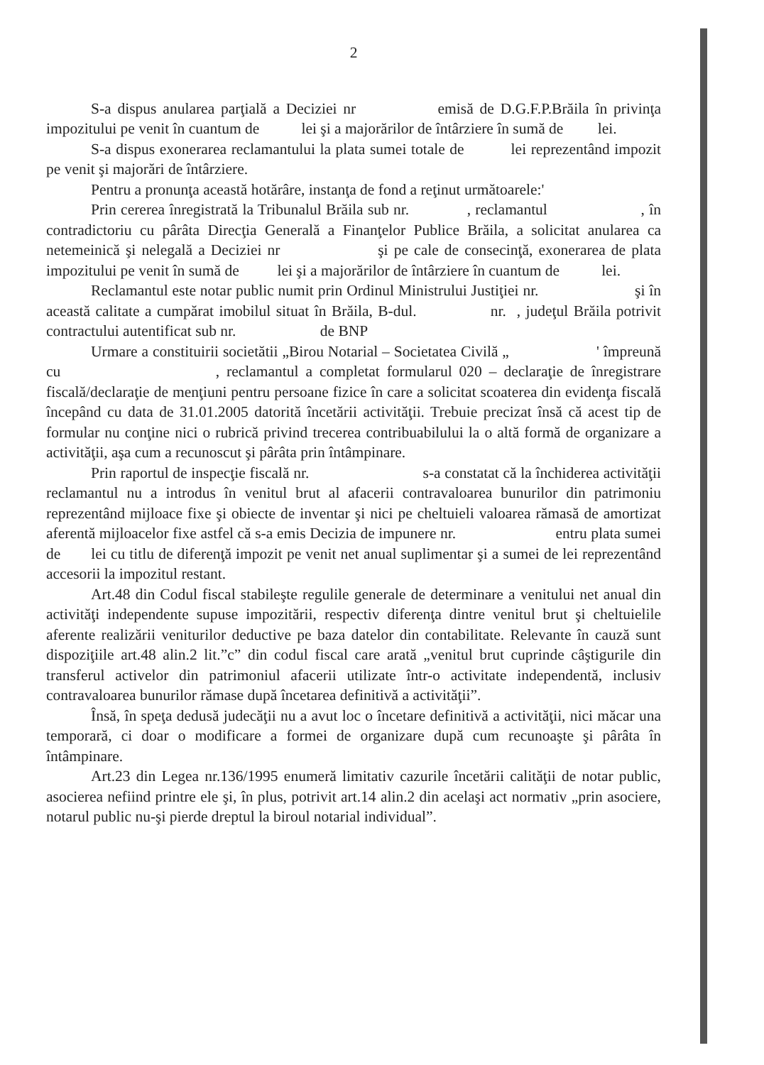2
S-a dispus anularea parţială a Deciziei nr emisă de D.G.F.P.Brăila în privinţa impozitului pe venit în cuantum de lei şi a majorărilor de întârziere în sumă de lei.
S-a dispus exonerarea reclamantului la plata sumei totale de lei reprezentând impozit pe venit şi majorări de întârziere.
Pentru a pronunţa această hotărâre, instanţa de fond a reţinut următoarele:'
Prin cererea înregistrată la Tribunalul Brăila sub nr. , reclamantul , în contradictoriu cu pârâta Direcţia Generală a Finanţelor Publice Brăila, a solicitat anularea ca netemeinică şi nelegală a Deciziei nr şi pe cale de consecinţă, exonerarea de plata impozitului pe venit în sumă de lei şi a majorărilor de întârziere în cuantum de lei.
Reclamantul este notar public numit prin Ordinul Ministrului Justiţiei nr. şi în această calitate a cumpărat imobilul situat în Brăila, B-dul. nr. , judeţul Brăila potrivit contractului autentificat sub nr. de BNP
Urmare a constituirii societătii „Birou Notarial – Societatea Civilă „ ' împreună cu , reclamantul a completat formularul 020 – declaraţie de înregistrare fiscală/declaraţie de menţiuni pentru persoane fizice în care a solicitat scoaterea din evidenţa fiscală începând cu data de 31.01.2005 datorită încetării activităţii. Trebuie precizat însă că acest tip de formular nu conţine nici o rubrică privind trecerea contribuabilului la o altă formă de organizare a activităţii, aşa cum a recunoscut şi pârâta prin întâmpinare.
Prin raportul de inspecţie fiscală nr. s-a constatat că la închiderea activităţii reclamantul nu a introdus în venitul brut al afacerii contravaloarea bunurilor din patrimoniu reprezentând mijloace fixe şi obiecte de inventar şi nici pe cheltuieli valoarea rămasă de amortizat aferentă mijloacelor fixe astfel că s-a emis Decizia de impunere nr. entru plata sumei de lei cu titlu de diferenţă impozit pe venit net anual suplimentar şi a sumei de lei reprezentând accesorii la impozitul restant.
Art.48 din Codul fiscal stabileşte regulile generale de determinare a venitului net anual din activităţi independente supuse impozitării, respectiv diferenţa dintre venitul brut şi cheltuielile aferente realizării veniturilor deductive pe baza datelor din contabilitate. Relevante în cauză sunt dispoziţiile art.48 alin.2 lit.”c” din codul fiscal care arată „venitul brut cuprinde câştigurile din transferul activelor din patrimoniul afacerii utilizate într-o activitate independentă, inclusiv contravaloarea bunurilor rămase după încetarea definitivă a activităţii”.
Însă, în speţa dedusă judecăţii nu a avut loc o încetare definitivă a activităţii, nici măcar una temporară, ci doar o modificare a formei de organizare după cum recunoaşte şi pârâta în întâmpinare.
Art.23 din Legea nr.136/1995 enumeră limitativ cazurile încetării calităţii de notar public, asocierea nefiind printre ele şi, în plus, potrivit art.14 alin.2 din acelaşi act normativ „prin asociere, notarul public nu-şi pierde dreptul la biroul notarial individual”.